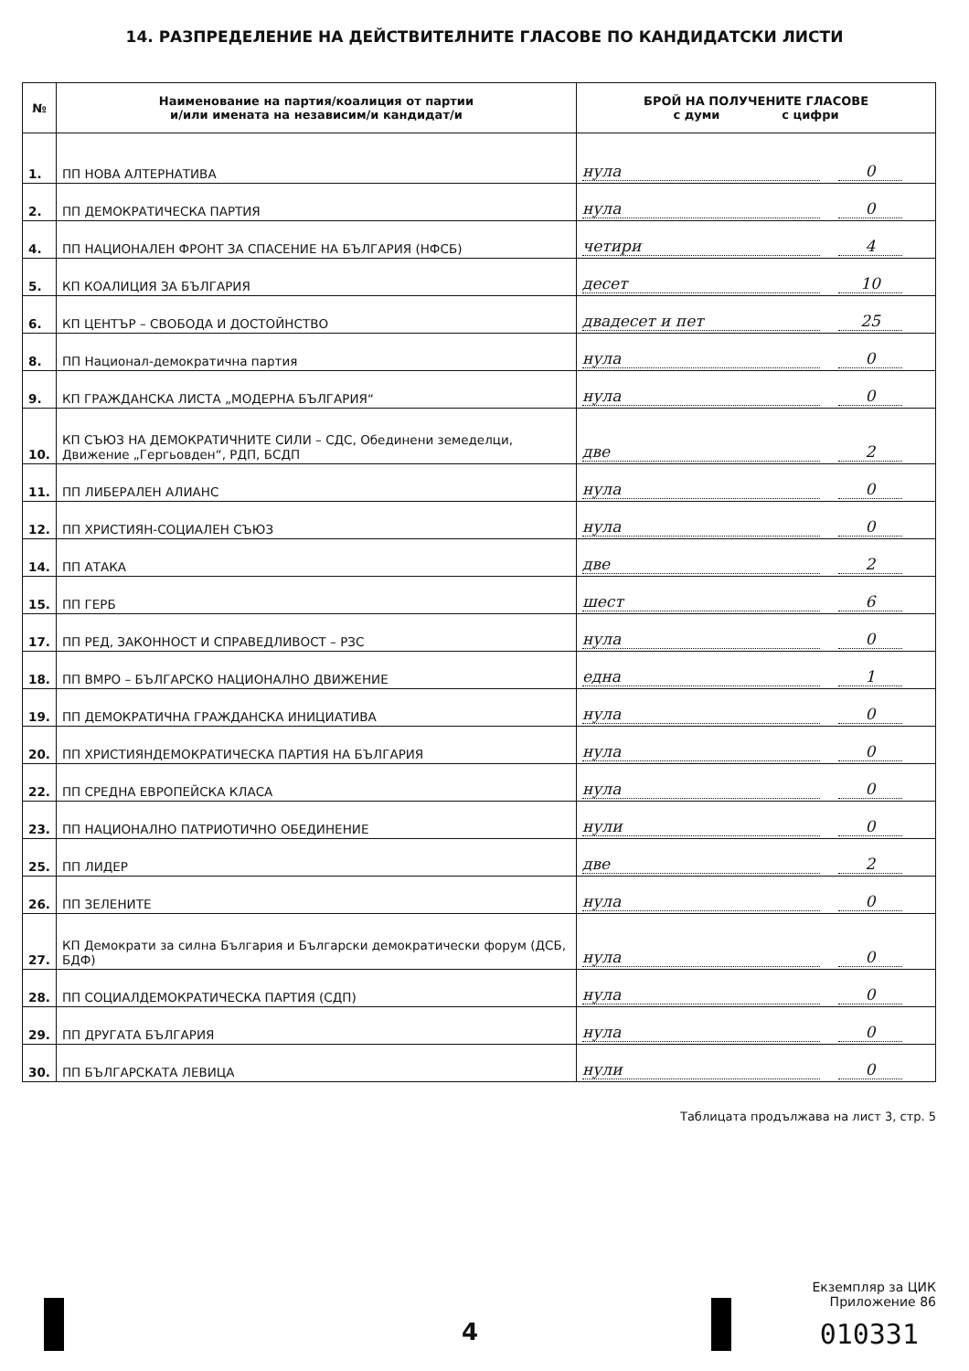14. РАЗПРЕДЕЛЕНИЕ НА ДЕЙСТВИТЕЛНИТЕ ГЛАСОВЕ ПО КАНДИДАТСКИ ЛИСТИ
| № | Наименование на партия/коалиция от партии и/или имената на независим/и кандидат/и | БРОЙ НА ПОЛУЧЕНИТЕ ГЛАСОВЕ с думи с цифри |
| --- | --- | --- |
| 1. | ПП НОВА АЛТЕРНАТИВА | нула 0 |
| 2. | ПП ДЕМОКРАТИЧЕСКА ПАРТИЯ | нула 0 |
| 4. | ПП НАЦИОНАЛЕН ФРОНТ ЗА СПАСЕНИЕ НА БЪЛГАРИЯ (НФСБ) | четири 4 |
| 5. | КП КОАЛИЦИЯ ЗА БЪЛГАРИЯ | десет 10 |
| 6. | КП ЦЕНТЪР – СВОБОДА И ДОСТОЙНСТВО | двадесет и пет 25 |
| 8. | ПП Национал-демократична партия | нула 0 |
| 9. | КП ГРАЖДАНСКА ЛИСТА „МОДЕРНА БЪЛГАРИЯ“ | нула 0 |
| 10. | КП СЪЮЗ НА ДЕМОКРАТИЧНИТЕ СИЛИ – СДС, Обединени земеделци, Движение „Гергьовден“, РДП, БСДП | две 2 |
| 11. | ПП ЛИБЕРАЛЕН АЛИАНС | нула 0 |
| 12. | ПП ХРИСТИЯН-СОЦИАЛЕН СЪЮЗ | нула 0 |
| 14. | ПП АТАКА | две 2 |
| 15. | ПП ГЕРБ | шест 6 |
| 17. | ПП РЕД, ЗАКОННОСТ И СПРАВЕДЛИВОСТ – РЗС | нула 0 |
| 18. | ПП ВМРО – БЪЛГАРСКО НАЦИОНАЛНО ДВИЖЕНИЕ | една 1 |
| 19. | ПП ДЕМОКРАТИЧНА ГРАЖДАНСКА ИНИЦИАТИВА | нула 0 |
| 20. | ПП ХРИСТИЯНДЕМОКРАТИЧЕСКА ПАРТИЯ НА БЪЛГАРИЯ | нула 0 |
| 22. | ПП СРЕДНА ЕВРОПЕЙСКА КЛАСА | нула 0 |
| 23. | ПП НАЦИОНАЛНО ПАТРИОТИЧНО ОБЕДИНЕНИЕ | нули 0 |
| 25. | ПП ЛИДЕР | две 2 |
| 26. | ПП ЗЕЛЕНИТЕ | нула 0 |
| 27. | КП Демократи за силна България и Български демократически форум (ДСБ, БДФ) | нула 0 |
| 28. | ПП СОЦИАЛДЕМОКРАТИЧЕСКА ПАРТИЯ (СДП) | нула 0 |
| 29. | ПП ДРУГАТА БЪЛГАРИЯ | нула 0 |
| 30. | ПП БЪЛГАРСКАТА ЛЕВИЦА | нули 0 |
Таблицата продължава на лист 3, стр. 5
Екземпляр за ЦИК
Приложение 86
4 010331